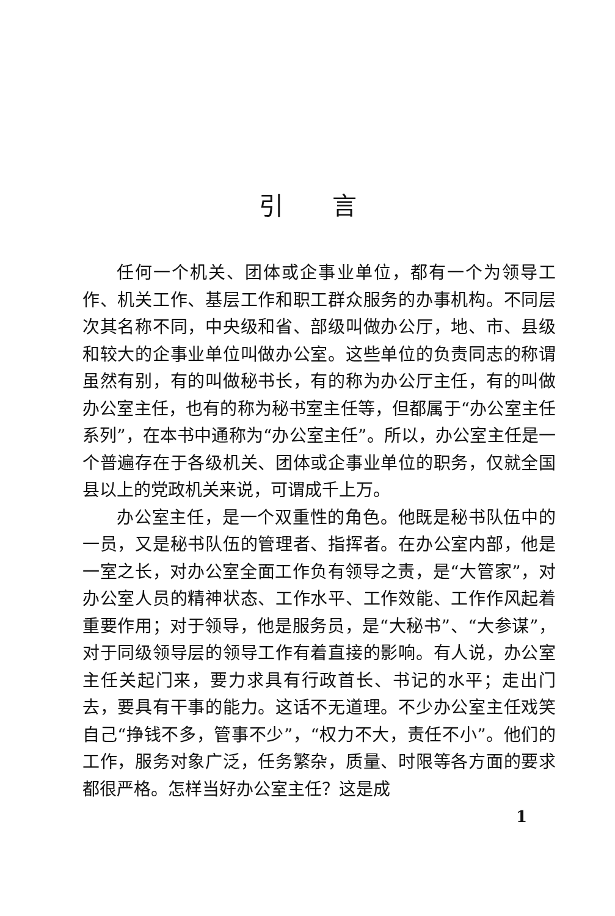引言
任何一个机关、团体或企事业单位，都有一个为领导工作、机关工作、基层工作和职工群众服务的办事机构。不同层次其名称不同，中央级和省、部级叫做办公厅，地、市、县级和较大的企事业单位叫做办公室。这些单位的负责同志的称谓虽然有别，有的叫做秘书长，有的称为办公厅主任，有的叫做办公室主任，也有的称为秘书室主任等，但都属于“办公室主任系列”，在本书中通称为“办公室主任”。所以，办公室主任是一个普遍存在于各级机关、团体或企事业单位的职务，仅就全国县以上的党政机关来说，可谓成千上万。
办公室主任，是一个双重性的角色。他既是秘书队伍中的一员，又是秘书队伍的管理者、指挥者。在办公室内部，他是一室之长，对办公室全面工作负有领导之责，是“大管家”，对办公室人员的精神状态、工作水平、工作效能、工作作风起着重要作用；对于领导，他是服务员，是“大秘书”、“大参谋”，对于同级领导层的领导工作有着直接的影响。有人说，办公室主任关起门来，要力求具有行政首长、书记的水平；走出门去，要具有干事的能力。这话不无道理。不少办公室主任戏笑自己“挣钱不多，管事不少”，“权力不大，责任不小”。他们的工作，服务对象广泛，任务繁杂，质量、时限等各方面的要求都很严格。怎样当好办公室主任？这是成
1